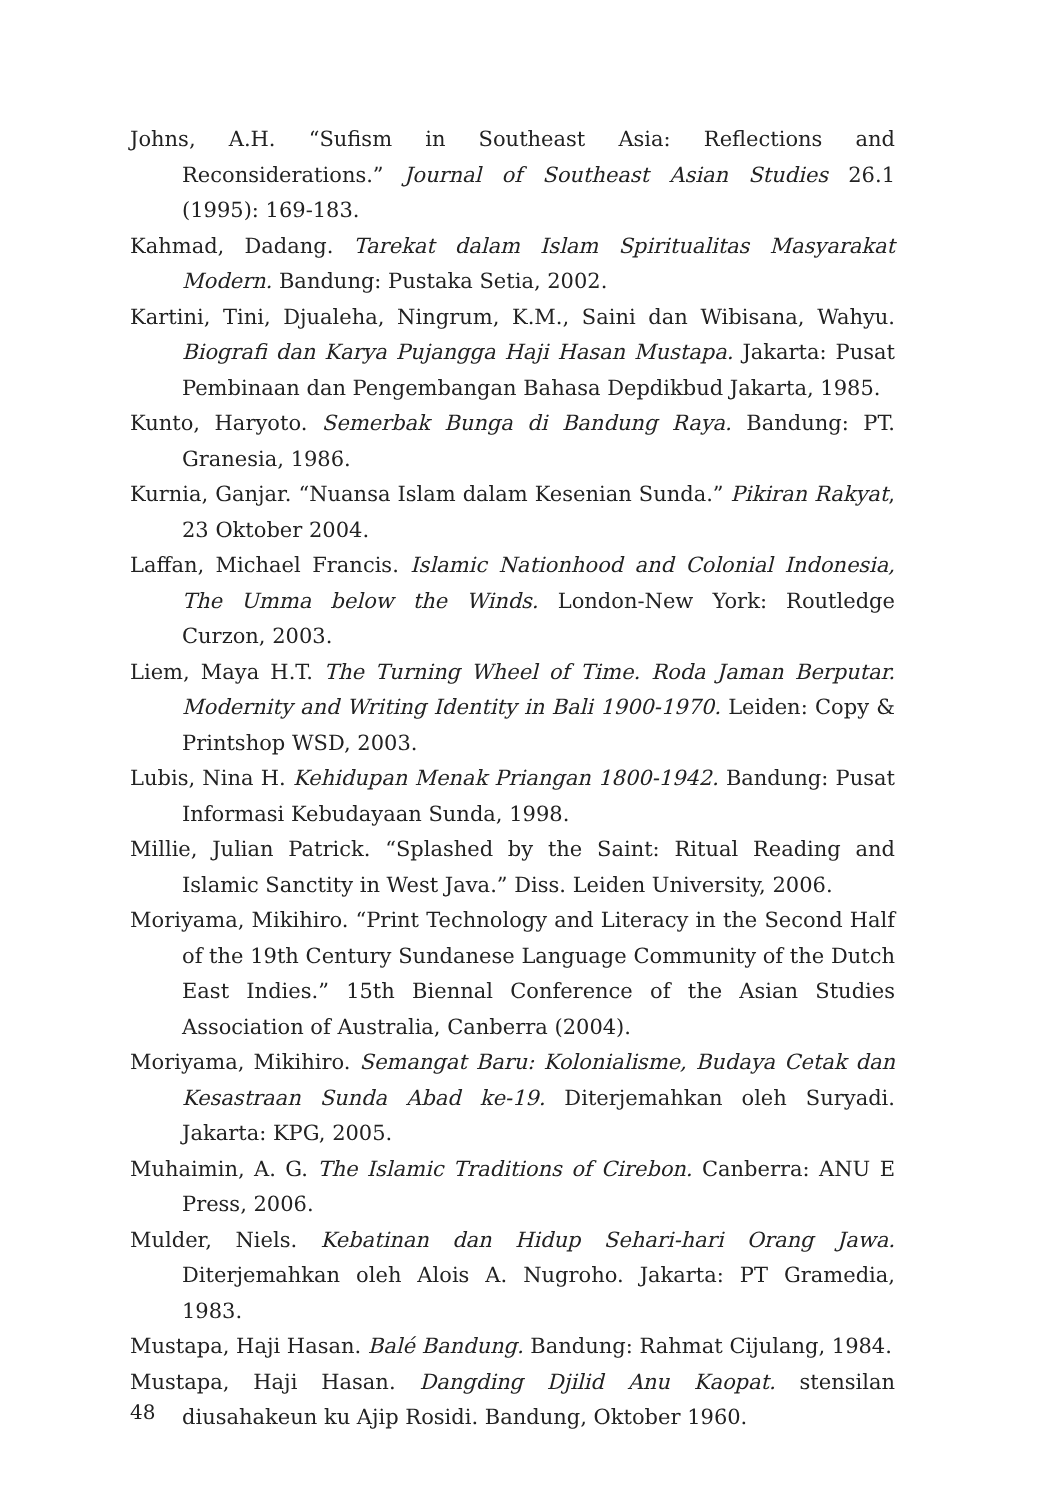Johns, A.H. “Sufism in Southeast Asia: Reflections and Reconsiderations.” Journal of Southeast Asian Studies 26.1 (1995): 169-183.
Kahmad, Dadang. Tarekat dalam Islam Spiritualitas Masyarakat Modern. Bandung: Pustaka Setia, 2002.
Kartini, Tini, Djualeha, Ningrum, K.M., Saini dan Wibisana, Wahyu. Biografi dan Karya Pujangga Haji Hasan Mustapa. Jakarta: Pusat Pembinaan dan Pengembangan Bahasa Depdikbud Jakarta, 1985.
Kunto, Haryoto. Semerbak Bunga di Bandung Raya. Bandung: PT. Granesia, 1986.
Kurnia, Ganjar. “Nuansa Islam dalam Kesenian Sunda.” Pikiran Rakyat, 23 Oktober 2004.
Laffan, Michael Francis. Islamic Nationhood and Colonial Indonesia, The Umma below the Winds. London-New York: Routledge Curzon, 2003.
Liem, Maya H.T. The Turning Wheel of Time. Roda Jaman Berputar. Modernity and Writing Identity in Bali 1900-1970. Leiden: Copy & Printshop WSD, 2003.
Lubis, Nina H. Kehidupan Menak Priangan 1800-1942. Bandung: Pusat Informasi Kebudayaan Sunda, 1998.
Millie, Julian Patrick. “Splashed by the Saint: Ritual Reading and Islamic Sanctity in West Java.” Diss. Leiden University, 2006.
Moriyama, Mikihiro. “Print Technology and Literacy in the Second Half of the 19th Century Sundanese Language Community of the Dutch East Indies.” 15th Biennal Conference of the Asian Studies Association of Australia, Canberra (2004).
Moriyama, Mikihiro. Semangat Baru: Kolonialisme, Budaya Cetak dan Kesastraan Sunda Abad ke-19. Diterjemahkan oleh Suryadi. Jakarta: KPG, 2005.
Muhaimin, A. G. The Islamic Traditions of Cirebon. Canberra: ANU E Press, 2006.
Mulder, Niels. Kebatinan dan Hidup Sehari-hari Orang Jawa. Diterjemahkan oleh Alois A. Nugroho. Jakarta: PT Gramedia, 1983.
Mustapa, Haji Hasan. Balé Bandung. Bandung: Rahmat Cijulang, 1984.
Mustapa, Haji Hasan. Dangding Djilid Anu Kaopat. stensilan diusahakeun ku Ajip Rosidi. Bandung, Oktober 1960.
48